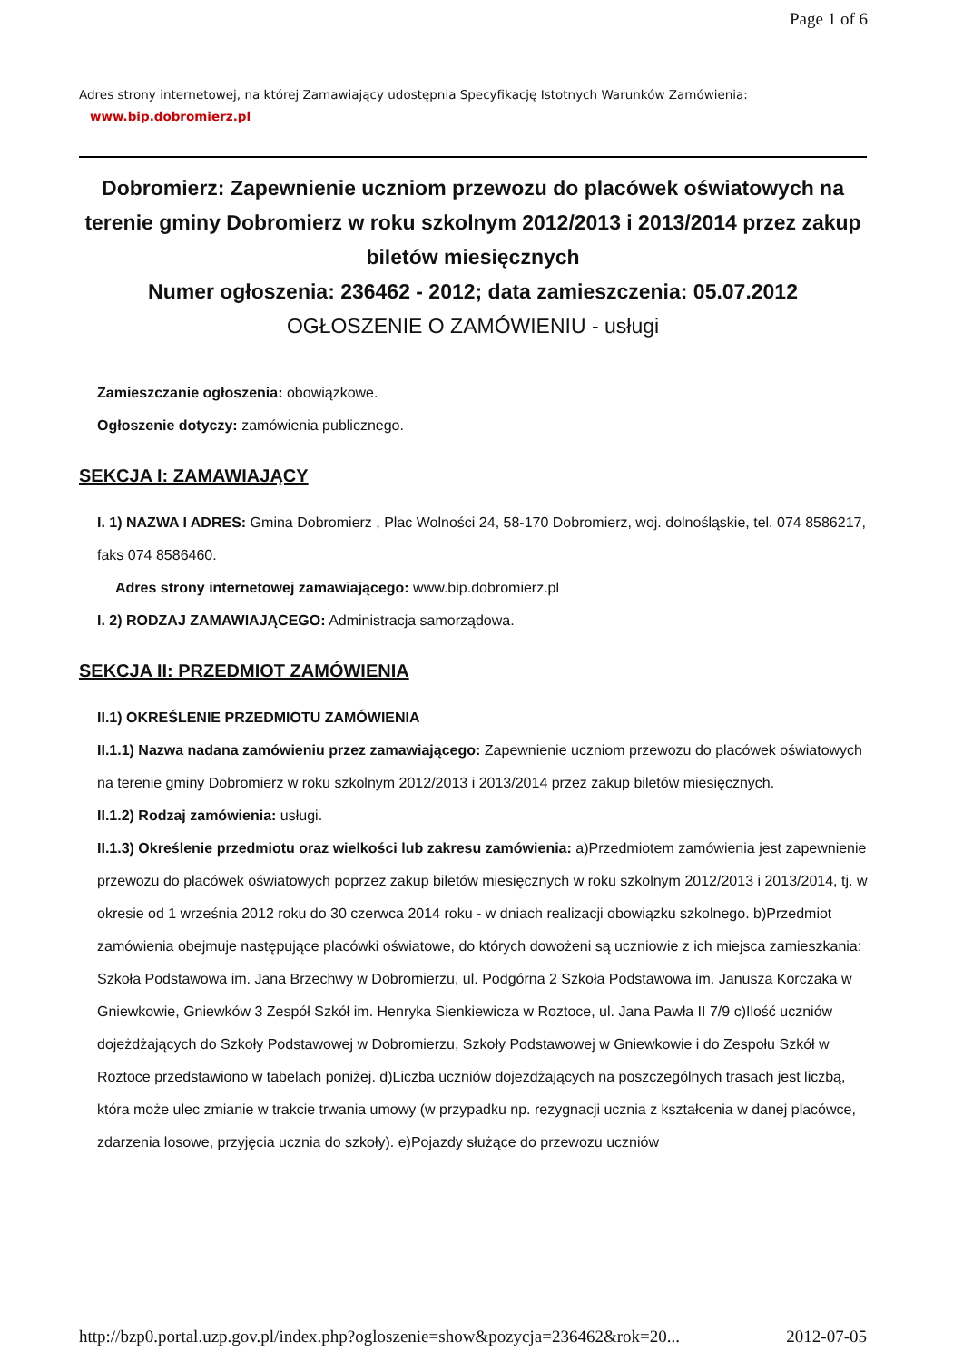Page 1 of 6
Adres strony internetowej, na której Zamawiający udostępnia Specyfikację Istotnych Warunków Zamówienia:
www.bip.dobromierz.pl
Dobromierz: Zapewnienie uczniom przewozu do placówek oświatowych na terenie gminy Dobromierz w roku szkolnym 2012/2013 i 2013/2014 przez zakup biletów miesięcznych
Numer ogłoszenia: 236462 - 2012; data zamieszczenia: 05.07.2012
OGŁOSZENIE O ZAMÓWIENIU - usługi
Zamieszczanie ogłoszenia: obowiązkowe.
Ogłoszenie dotyczy: zamówienia publicznego.
SEKCJA I: ZAMAWIAJĄCY
I. 1) NAZWA I ADRES: Gmina Dobromierz , Plac Wolności 24, 58-170 Dobromierz, woj. dolnośląskie, tel. 074 8586217, faks 074 8586460.
Adres strony internetowej zamawiającego: www.bip.dobromierz.pl
I. 2) RODZAJ ZAMAWIAJĄCEGO: Administracja samorządowa.
SEKCJA II: PRZEDMIOT ZAMÓWIENIA
II.1) OKREŚLENIE PRZEDMIOTU ZAMÓWIENIA
II.1.1) Nazwa nadana zamówieniu przez zamawiającego: Zapewnienie uczniom przewozu do placówek oświatowych na terenie gminy Dobromierz w roku szkolnym 2012/2013 i 2013/2014 przez zakup biletów miesięcznych.
II.1.2) Rodzaj zamówienia: usługi.
II.1.3) Określenie przedmiotu oraz wielkości lub zakresu zamówienia: a)Przedmiotem zamówienia jest zapewnienie przewozu do placówek oświatowych poprzez zakup biletów miesięcznych w roku szkolnym 2012/2013 i 2013/2014, tj. w okresie od 1 września 2012 roku do 30 czerwca 2014 roku - w dniach realizacji obowiązku szkolnego. b)Przedmiot zamówienia obejmuje następujące placówki oświatowe, do których dowożeni są uczniowie z ich miejsca zamieszkania: Szkoła Podstawowa im. Jana Brzechwy w Dobromierzu, ul. Podgórna 2 Szkoła Podstawowa im. Janusza Korczaka w Gniewkowie, Gniewków 3 Zespół Szkół im. Henryka Sienkiewicza w Roztoce, ul. Jana Pawła II 7/9 c)Ilość uczniów dojeżdżających do Szkoły Podstawowej w Dobromierzu, Szkoły Podstawowej w Gniewkowie i do Zespołu Szkół w Roztoce przedstawiono w tabelach poniżej. d)Liczba uczniów dojeżdżających na poszczególnych trasach jest liczbą, która może ulec zmianie w trakcie trwania umowy (w przypadku np. rezygnacji ucznia z kształcenia w danej placówce, zdarzenia losowe, przyjęcia ucznia do szkoły). e)Pojazdy służące do przewozu uczniów
http://bzp0.portal.uzp.gov.pl/index.php?ogloszenie=show&pozycja=236462&rok=20... 2012-07-05